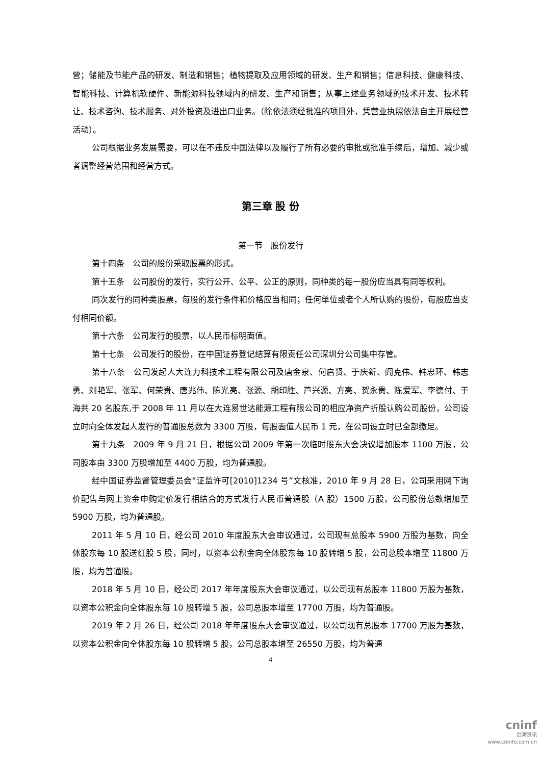营；储能及节能产品的研发、制造和销售；植物提取及应用领域的研发、生产和销售；信息科技、健康科技、智能科技、计算机软硬件、新能源科技领域内的研发、生产和销售；从事上述业务领域的技术开发、技术转让、技术咨询、技术服务、对外投资及进出口业务。（除依法须经批准的项目外，凭营业执照依法自主开展经营活动）。
公司根据业务发展需要，可以在不违反中国法律以及履行了所有必要的审批或批准手续后，增加、减少或者调整经营范围和经营方式。
第三章 股 份
第一节　股份发行
第十四条　公司的股份采取股票的形式。
第十五条　公司股份的发行，实行公开、公平、公正的原则，同种类的每一股份应当具有同等权利。
同次发行的同种类股票，每股的发行条件和价格应当相同；任何单位或者个人所认购的股份，每股应当支付相同价额。
第十六条　公司发行的股票，以人民币标明面值。
第十七条　公司发行的股份，在中国证券登记结算有限责任公司深圳分公司集中存管。
第十八条　公司发起人大连力科技术工程有限公司及唐金泉、何启贤、于庆新、阎克伟、韩忠环、韩志勇、刘艳军、张军、何荣贵、唐兆伟、陈光亮、张源、胡印胜、芦兴源、方亮、贺永贵、陈爱军、李德付、于海共 20 名股东,于 2008 年 11 月以在大连易世达能源工程有限公司的相应净资产折股认购公司股份，公司设立时向全体发起人发行的普通股总数为 3300 万股，每股面值人民币 1 元，在公司设立时已全部缴足。
第十九条　2009 年 9 月 21 日，根据公司 2009 年第一次临时股东大会决议增加股本 1100 万股，公司股本由 3300 万股增加至 4400 万股，均为普通股。
经中国证券监督管理委员会“证监许可[2010]1234 号”文核准，2010 年 9 月 28 日，公司采用网下询价配售与网上资金申购定价发行相结合的方式发行人民币普通股（A 股）1500 万股，公司股份总数增加至 5900 万股，均为普通股。
2011 年 5 月 10 日，经公司 2010 年度股东大会审议通过，公司现有总股本 5900 万股为基数，向全体股东每 10 股送红股 5 股，同时，以资本公积金向全体股东每 10 股转增 5 股，公司总股本增至 11800 万股，均为普通股。
2018 年 5 月 10 日，经公司 2017 年年度股东大会审议通过，以公司现有总股本 11800 万股为基数，以资本公积金向全体股东每 10 股转增 5 股，公司总股本增至 17700 万股，均为普通股。
2019 年 2 月 26 日，经公司 2018 年年度股东大会审议通过，以公司现有总股本 17700 万股为基数，以资本公积金向全体股东每 10 股转增 5 股，公司总股本增至 26550 万股，均为普通
4
cninf
巨潮资讯
www.cninfo.com.cn